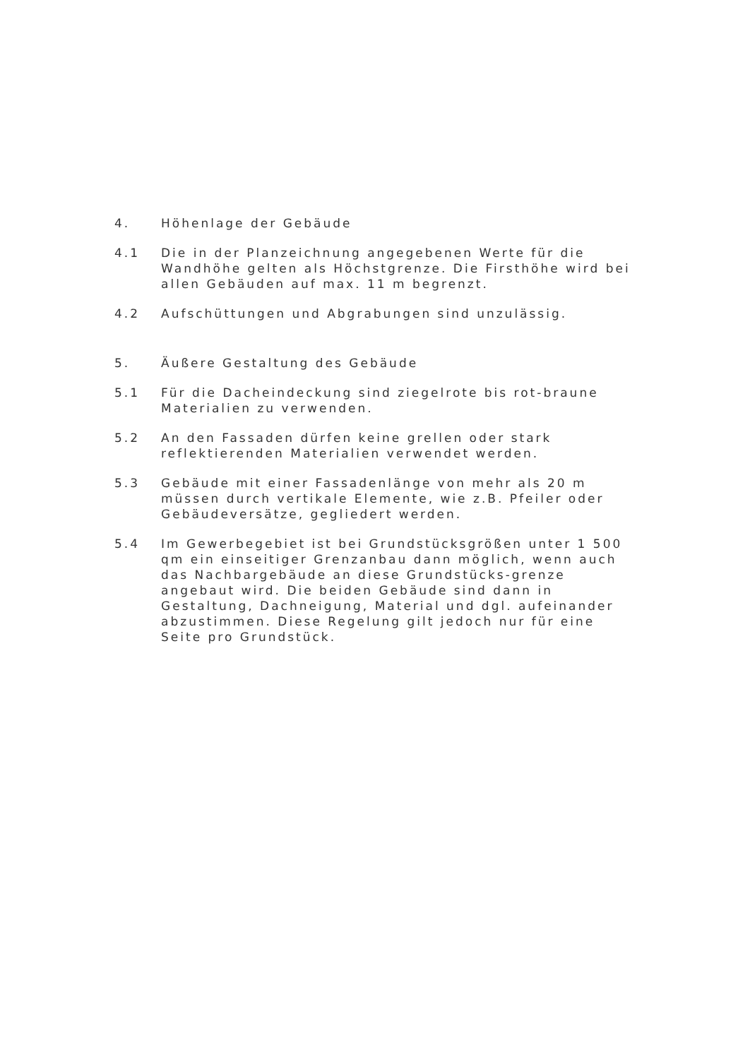4. Höhenlage der Gebäude
4.1 Die in der Planzeichnung angegebenen Werte für die Wandhöhe gelten als Höchstgrenze. Die Firsthöhe wird bei allen Gebäuden auf max. 11 m begrenzt.
4.2 Aufschüttungen und Abgrabungen sind unzulässig.
5. Äußere Gestaltung des Gebäude
5.1 Für die Dacheindeckung sind ziegelrote bis rot-braune Materialien zu verwenden.
5.2 An den Fassaden dürfen keine grellen oder stark reflektierenden Materialien verwendet werden.
5.3 Gebäude mit einer Fassadenlänge von mehr als 20 m müssen durch vertikale Elemente, wie z.B. Pfeiler oder Gebäudeversätze, gegliedert werden.
5.4 Im Gewerbegebiet ist bei Grundstücksgrößen unter 1 500 qm ein einseitiger Grenzanbau dann möglich, wenn auch das Nachbargebäude an diese Grundstücks-grenze angebaut wird. Die beiden Gebäude sind dann in Gestaltung, Dachneigung, Material und dgl. aufeinander abzustimmen. Diese Regelung gilt jedoch nur für eine Seite pro Grundstück.